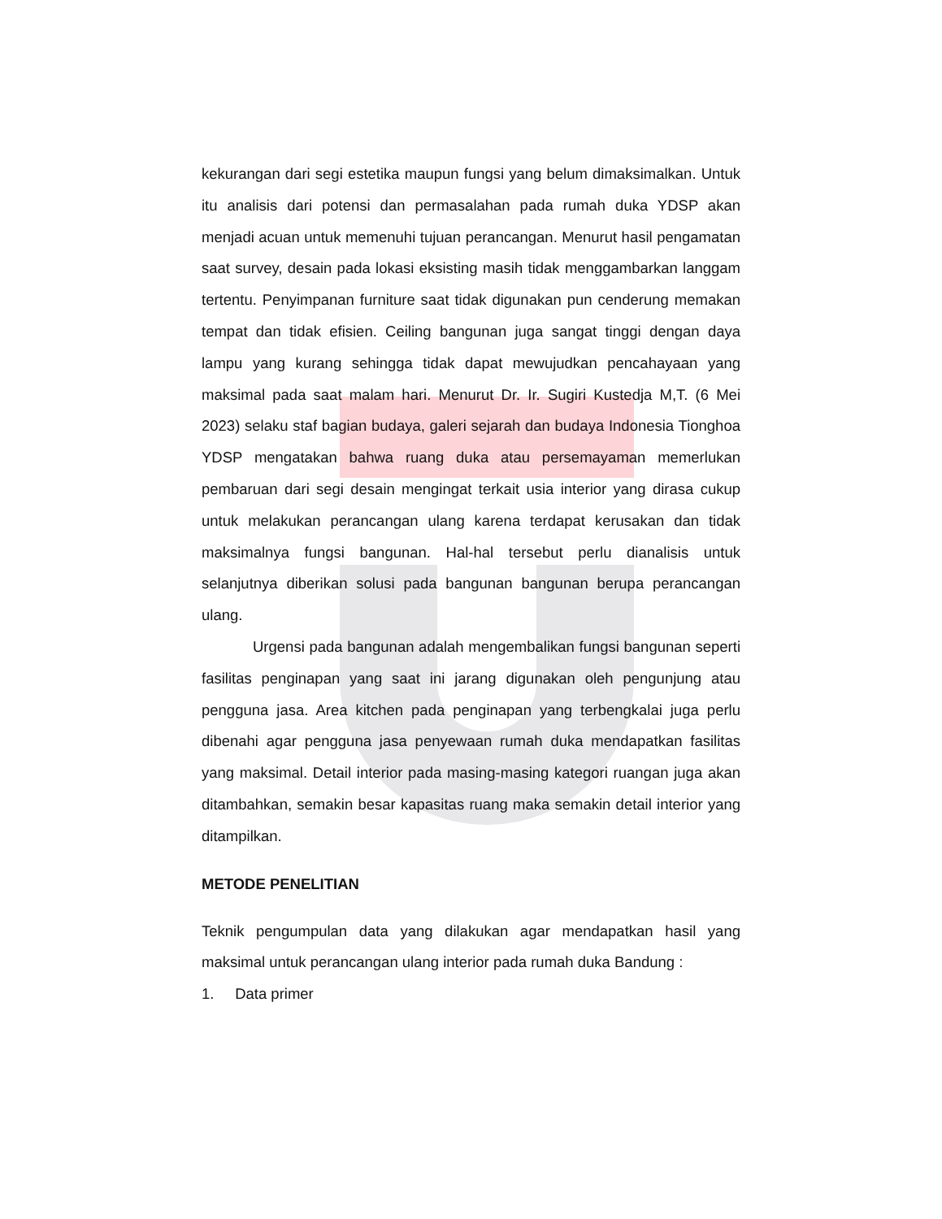kekurangan dari segi estetika maupun fungsi yang belum dimaksimalkan. Untuk itu analisis dari potensi dan permasalahan pada rumah duka YDSP akan menjadi acuan untuk memenuhi tujuan perancangan. Menurut hasil pengamatan saat survey, desain pada lokasi eksisting masih tidak menggambarkan langgam tertentu. Penyimpanan furniture saat tidak digunakan pun cenderung memakan tempat dan tidak efisien. Ceiling bangunan juga sangat tinggi dengan daya lampu yang kurang sehingga tidak dapat mewujudkan pencahayaan yang maksimal pada saat malam hari. Menurut Dr. Ir. Sugiri Kustedja M,T. (6 Mei 2023) selaku staf bagian budaya, galeri sejarah dan budaya Indonesia Tionghoa YDSP mengatakan bahwa ruang duka atau persemayaman memerlukan pembaruan dari segi desain mengingat terkait usia interior yang dirasa cukup untuk melakukan perancangan ulang karena terdapat kerusakan dan tidak maksimalnya fungsi bangunan. Hal-hal tersebut perlu dianalisis untuk selanjutnya diberikan solusi pada bangunan bangunan berupa perancangan ulang.
Urgensi pada bangunan adalah mengembalikan fungsi bangunan seperti fasilitas penginapan yang saat ini jarang digunakan oleh pengunjung atau pengguna jasa. Area kitchen pada penginapan yang terbengkalai juga perlu dibenahi agar pengguna jasa penyewaan rumah duka mendapatkan fasilitas yang maksimal. Detail interior pada masing-masing kategori ruangan juga akan ditambahkan, semakin besar kapasitas ruang maka semakin detail interior yang ditampilkan.
METODE PENELITIAN
Teknik pengumpulan data yang dilakukan agar mendapatkan hasil yang maksimal untuk perancangan ulang interior pada rumah duka Bandung :
1. Data primer